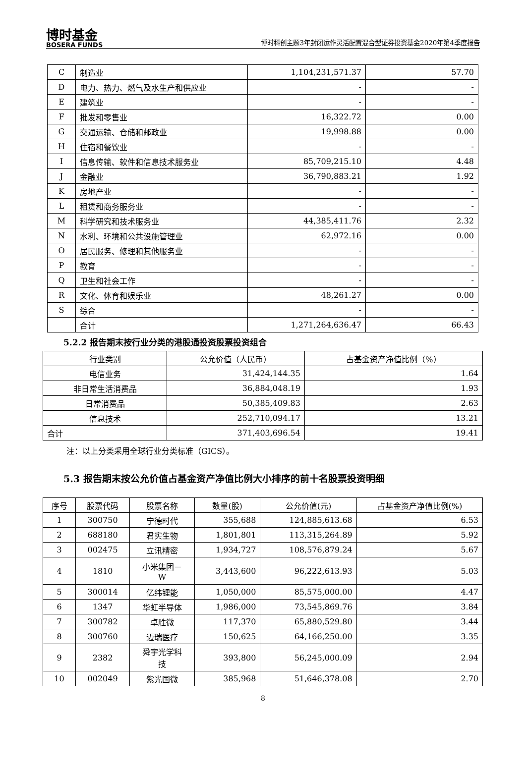博时基金
BOSERA FUNDS
博时科创主题3年封闭运作灵活配置混合型证券投资基金2020年第4季度报告
| C | 制造业 | 1,104,231,571.37 | 57.70 |
| D | 电力、热力、燃气及水生产和供应业 | - | - |
| E | 建筑业 | - | - |
| F | 批发和零售业 | 16,322.72 | 0.00 |
| G | 交通运输、仓储和邮政业 | 19,998.88 | 0.00 |
| H | 住宿和餐饮业 | - | - |
| I | 信息传输、软件和信息技术服务业 | 85,709,215.10 | 4.48 |
| J | 金融业 | 36,790,883.21 | 1.92 |
| K | 房地产业 | - | - |
| L | 租赁和商务服务业 | - | - |
| M | 科学研究和技术服务业 | 44,385,411.76 | 2.32 |
| N | 水利、环境和公共设施管理业 | 62,972.16 | 0.00 |
| O | 居民服务、修理和其他服务业 | - | - |
| P | 教育 | - | - |
| Q | 卫生和社会工作 | - | - |
| R | 文化、体育和娱乐业 | 48,261.27 | 0.00 |
| S | 综合 | - | - |
| | 合计 | 1,271,264,636.47 | 66.43 |
5.2.2 报告期末按行业分类的港股通投资股票投资组合
| 行业类别 | 公允价值（人民币） | 占基金资产净值比例（%） |
| --- | --- | --- |
| 电信业务 | 31,424,144.35 | 1.64 |
| 非日常生活消费品 | 36,884,048.19 | 1.93 |
| 日常消费品 | 50,385,409.83 | 2.63 |
| 信息技术 | 252,710,094.17 | 13.21 |
| 合计 | 371,403,696.54 | 19.41 |
注：以上分类采用全球行业分类标准（GICS）。
5.3 报告期末按公允价值占基金资产净值比例大小排序的前十名股票投资明细
| 序号 | 股票代码 | 股票名称 | 数量(股) | 公允价值(元) | 占基金资产净值比例(%) |
| --- | --- | --- | --- | --- | --- |
| 1 | 300750 | 宁德时代 | 355,688 | 124,885,613.68 | 6.53 |
| 2 | 688180 | 君实生物 | 1,801,801 | 113,315,264.89 | 5.92 |
| 3 | 002475 | 立讯精密 | 1,934,727 | 108,576,879.24 | 5.67 |
| 4 | 1810 | 小米集团－ W | 3,443,600 | 96,222,613.93 | 5.03 |
| 5 | 300014 | 亿纬锂能 | 1,050,000 | 85,575,000.00 | 4.47 |
| 6 | 1347 | 华虹半导体 | 1,986,000 | 73,545,869.76 | 3.84 |
| 7 | 300782 | 卓胜微 | 117,370 | 65,880,529.80 | 3.44 |
| 8 | 300760 | 迈瑞医疗 | 150,625 | 64,166,250.00 | 3.35 |
| 9 | 2382 | 舜宇光学科 技 | 393,800 | 56,245,000.09 | 2.94 |
| 10 | 002049 | 紫光国微 | 385,968 | 51,646,378.08 | 2.70 |
8